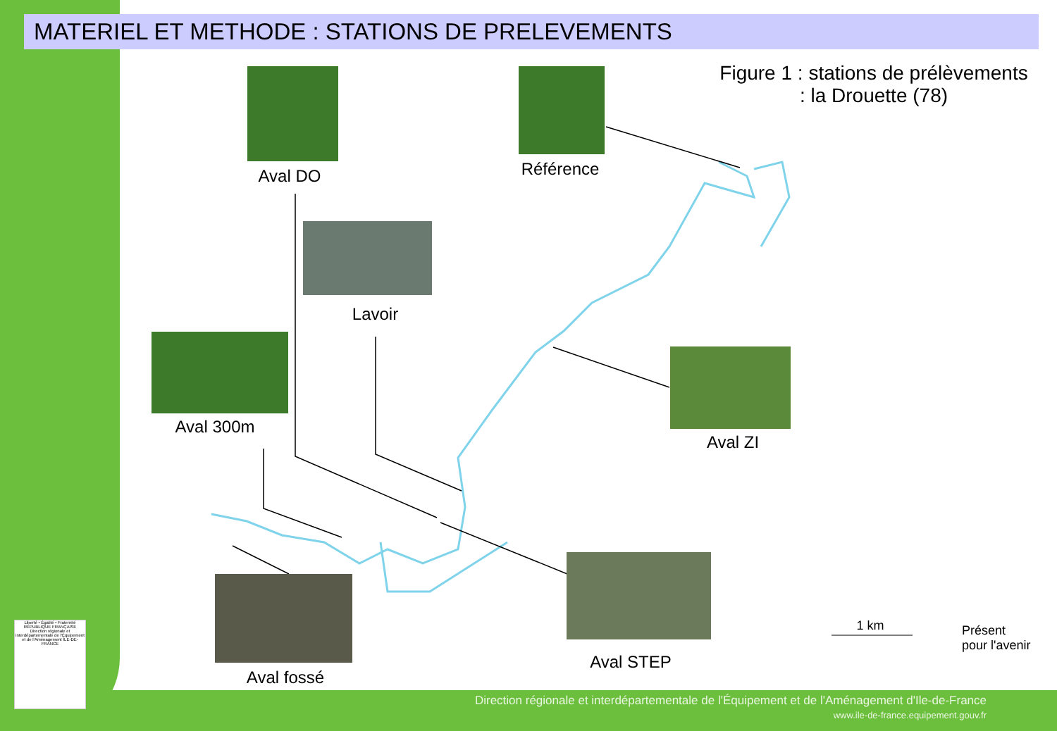MATERIEL ET METHODE : STATIONS DE PRELEVEMENTS
Figure 1 : stations de prélèvements : la Drouette (78)
Aval DO Référence
Lavoir
Aval 300m
Aval ZI
Aval fossé
Aval STEP
1 km
Présent pour l'avenir
Liberté • Égalité • Fraternité RÉPUBLIQUE FRANÇAISE Direction régionale et interdépartementale de l'Équipement et de l'Aménagement ÎLE-DE-FRANCE
Direction régionale et interdépartementale de l'Équipement et de l'Aménagement d'Ile-de-France
www.ile-de-france.equipement.gouv.fr